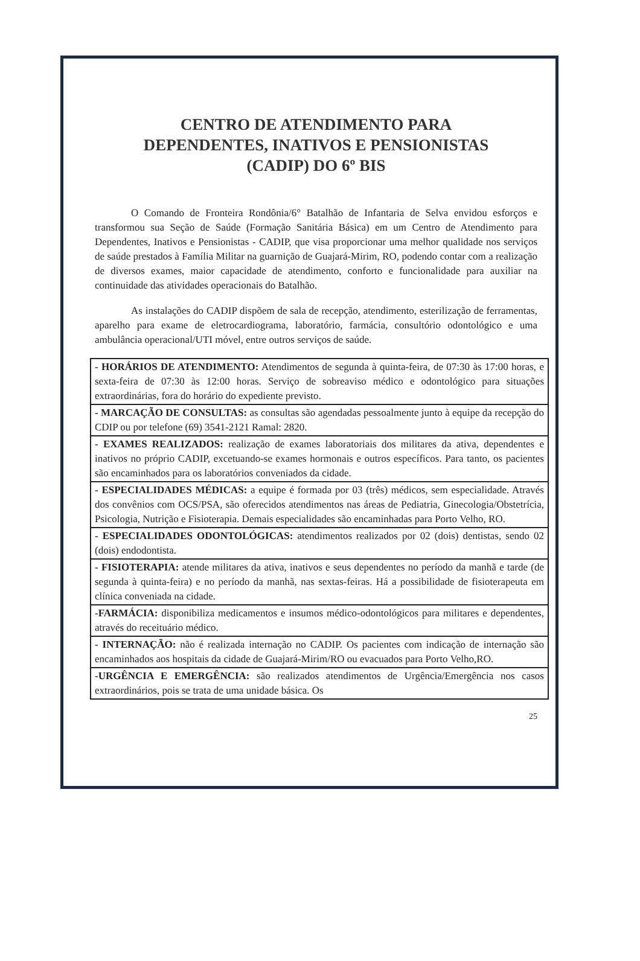CENTRO DE ATENDIMENTO PARA
DEPENDENTES, INATIVOS E PENSIONISTAS
(CADIP) DO 6º BIS
O Comando de Fronteira Rondônia/6° Batalhão de Infantaria de Selva envidou esforços e transformou sua Seção de Saúde (Formação Sanitária Básica) em um Centro de Atendimento para Dependentes, Inativos e Pensionistas - CADIP, que visa proporcionar uma melhor qualidade nos serviços de saúde prestados à Família Militar na guarnição de Guajará-Mirim, RO, podendo contar com a realização de diversos exames, maior capacidade de atendimento, conforto e funcionalidade para auxiliar na continuidade das atividades operacionais do Batalhão.
As instalações do CADIP dispõem de sala de recepção, atendimento, esterilização de ferramentas, aparelho para exame de eletrocardiograma, laboratório, farmácia, consultório odontológico e uma ambulância operacional/UTI móvel, entre outros serviços de saúde.
| - HORÁRIOS DE ATENDIMENTO: Atendimentos de segunda à quinta-feira, de 07:30 às 17:00 horas, e sexta-feira de 07:30 às 12:00 horas. Serviço de sobreaviso médico e odontológico para situações extraordinárias, fora do horário do expediente previsto. |
| - MARCAÇÃO DE CONSULTAS: as consultas são agendadas pessoalmente junto à equipe da recepção do CDIP ou por telefone (69) 3541-2121 Ramal: 2820. |
| - EXAMES REALIZADOS: realização de exames laboratoriais dos militares da ativa, dependentes e inativos no próprio CADIP, excetuando-se exames hormonais e outros específicos. Para tanto, os pacientes são encaminhados para os laboratórios conveniados da cidade. |
| - ESPECIALIDADES MÉDICAS: a equipe é formada por 03 (três) médicos, sem especialidade. Através dos convênios com OCS/PSA, são oferecidos atendimentos nas áreas de Pediatria, Ginecologia/Obstetrícia, Psicologia, Nutrição e Fisioterapia. Demais especialidades são encaminhadas para Porto Velho, RO. |
| - ESPECIALIDADES ODONTOLÓGICAS: atendimentos realizados por 02 (dois) dentistas, sendo 02 (dois) endodontista. |
| - FISIOTERAPIA: atende militares da ativa, inativos e seus dependentes no período da manhã e tarde (de segunda à quinta-feira) e no período da manhã, nas sextas-feiras. Há a possibilidade de fisioterapeuta em clínica conveniada na cidade. |
| -FARMÁCIA: disponibiliza medicamentos e insumos médico-odontológicos para militares e dependentes, através do receituário médico. |
| - INTERNAÇÃO: não é realizada internação no CADIP. Os pacientes com indicação de internação são encaminhados aos hospitais da cidade de Guajará-Mirim/RO ou evacuados para Porto Velho,RO. |
| -URGÊNCIA E EMERGÊNCIA: são realizados atendimentos de Urgência/Emergência nos casos extraordinários, pois se trata de uma unidade básica. Os |
25